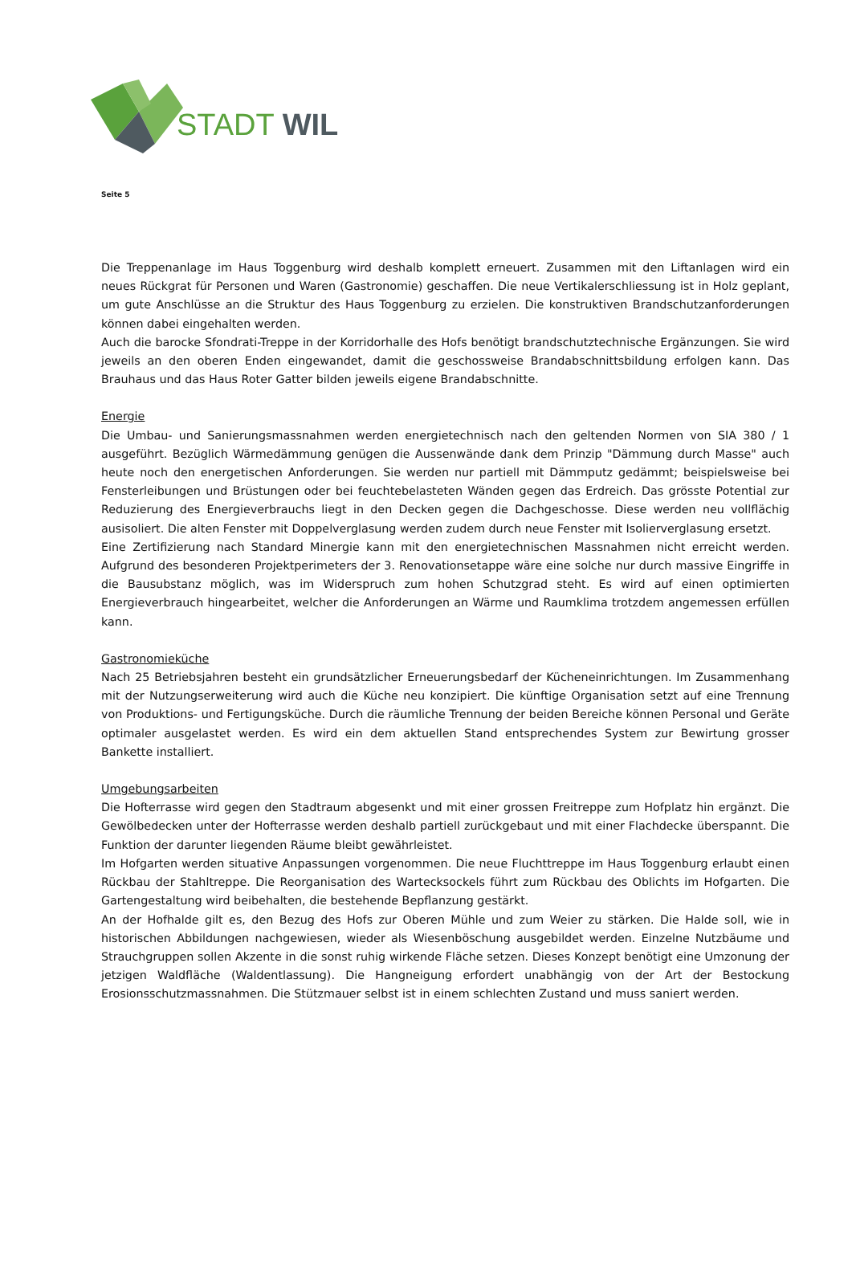STADT WIL
Seite 5
Die Treppenanlage im Haus Toggenburg wird deshalb komplett erneuert. Zusammen mit den Liftanlagen wird ein neues Rückgrat für Personen und Waren (Gastronomie) geschaffen. Die neue Vertikalerschliessung ist in Holz geplant, um gute Anschlüsse an die Struktur des Haus Toggenburg zu erzielen. Die konstruktiven Brandschutzanforderungen können dabei eingehalten werden.
Auch die barocke Sfondrati-Treppe in der Korridorhalle des Hofs benötigt brandschutztechnische Ergänzungen. Sie wird jeweils an den oberen Enden eingewandet, damit die geschossweise Brandabschnittsbildung erfolgen kann. Das Brauhaus und das Haus Roter Gatter bilden jeweils eigene Brandabschnitte.
Energie
Die Umbau- und Sanierungsmassnahmen werden energietechnisch nach den geltenden Normen von SIA 380 / 1 ausgeführt. Bezüglich Wärmedämmung genügen die Aussenwände dank dem Prinzip "Dämmung durch Masse" auch heute noch den energetischen Anforderungen. Sie werden nur partiell mit Dämmputz gedämmt; beispielsweise bei Fensterleibungen und Brüstungen oder bei feuchtebelasteten Wänden gegen das Erdreich. Das grösste Potential zur Reduzierung des Energieverbrauchs liegt in den Decken gegen die Dachgeschosse. Diese werden neu vollflächig ausisoliert. Die alten Fenster mit Doppelverglasung werden zudem durch neue Fenster mit Isolierverglasung ersetzt.
Eine Zertifizierung nach Standard Minergie kann mit den energietechnischen Massnahmen nicht erreicht werden. Aufgrund des besonderen Projektperimeters der 3. Renovationsetappe wäre eine solche nur durch massive Eingriffe in die Bausubstanz möglich, was im Widerspruch zum hohen Schutzgrad steht. Es wird auf einen optimierten Energieverbrauch hingearbeitet, welcher die Anforderungen an Wärme und Raumklima trotzdem angemessen erfüllen kann.
Gastronomieküche
Nach 25 Betriebsjahren besteht ein grundsätzlicher Erneuerungsbedarf der Kücheneinrichtungen. Im Zusammenhang mit der Nutzungserweiterung wird auch die Küche neu konzipiert. Die künftige Organisation setzt auf eine Trennung von Produktions- und Fertigungsküche. Durch die räumliche Trennung der beiden Bereiche können Personal und Geräte optimaler ausgelastet werden. Es wird ein dem aktuellen Stand entsprechendes System zur Bewirtung grosser Bankette installiert.
Umgebungsarbeiten
Die Hofterrasse wird gegen den Stadtraum abgesenkt und mit einer grossen Freitreppe zum Hofplatz hin ergänzt. Die Gewölbedecken unter der Hofterrasse werden deshalb partiell zurückgebaut und mit einer Flachdecke überspannt. Die Funktion der darunter liegenden Räume bleibt gewährleistet.
Im Hofgarten werden situative Anpassungen vorgenommen. Die neue Fluchttreppe im Haus Toggenburg erlaubt einen Rückbau der Stahltreppe. Die Reorganisation des Wartecksockels führt zum Rückbau des Oblichts im Hofgarten. Die Gartengestaltung wird beibehalten, die bestehende Bepflanzung gestärkt.
An der Hofhalde gilt es, den Bezug des Hofs zur Oberen Mühle und zum Weier zu stärken. Die Halde soll, wie in historischen Abbildungen nachgewiesen, wieder als Wiesenböschung ausgebildet werden. Einzelne Nutzbäume und Strauchgruppen sollen Akzente in die sonst ruhig wirkende Fläche setzen. Dieses Konzept benötigt eine Umzonung der jetzigen Waldfläche (Waldentlassung). Die Hangneigung erfordert unabhängig von der Art der Bestockung Erosionsschutzmassnahmen. Die Stützmauer selbst ist in einem schlechten Zustand und muss saniert werden.